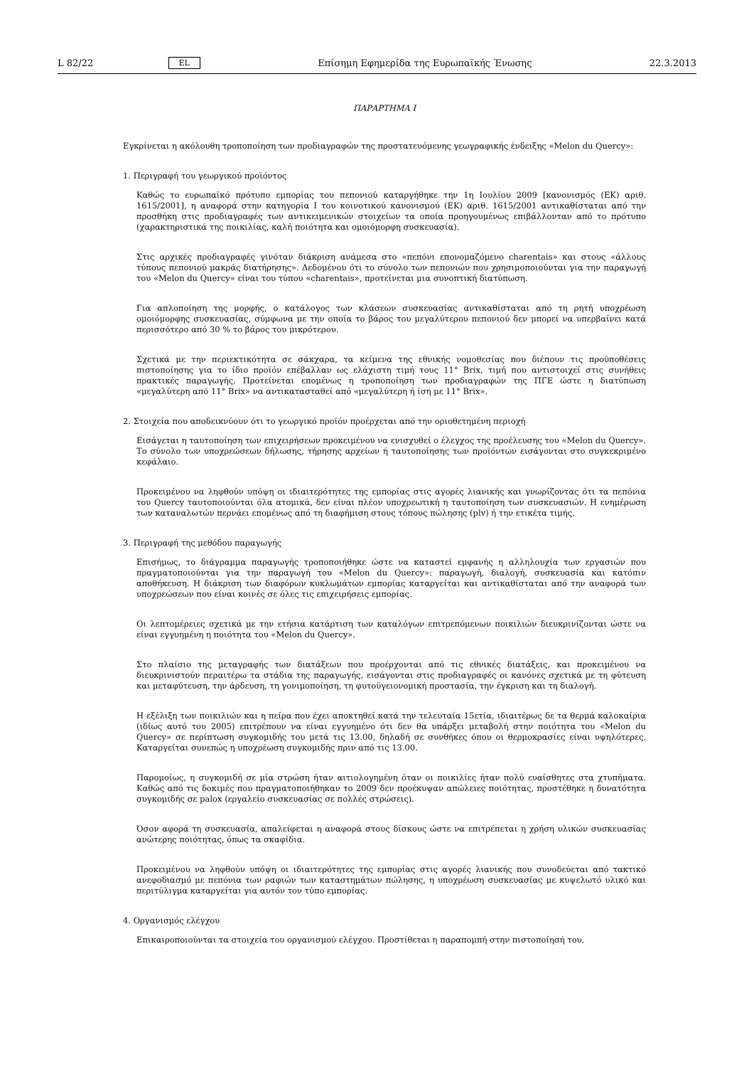L 82/22 EL Επίσημη Εφημερίδα της Ευρωπαϊκής Ένωσης 22.3.2013
ΠΑΡΑΡΤΗΜΑ I
Εγκρίνεται η ακόλουθη τροποποίηση των προδιαγραφών της προστατευόμενης γεωγραφικής ένδειξης «Melon du Quercy»:
1. Περιγραφή του γεωργικού προϊόντος
Καθώς το ευρωπαϊκό πρότυπο εμπορίας του πεπονιού καταργήθηκε την 1η Ιουλίου 2009 [κανονισμός (ΕΚ) αριθ. 1615/2001], η αναφορά στην κατηγορία I του κοινοτικού κανονισμού (ΕΚ) αριθ. 1615/2001 αντικαθίσταται από την προσθήκη στις προδιαγραφές των αντικειμενικών στοιχείων τα οποία προηγουμένως επιβάλλονταν από το πρότυπο (χαρακτηριστικά της ποικιλίας, καλή ποιότητα και ομοιόμορφη συσκευασία).
Στις αρχικές προδιαγραφές γινόταν διάκριση ανάμεσα στο «πεπόνι επονομαζόμενο charentais» και στους «άλλους τύπους πεπονιού μακράς διατήρησης». Δεδομένου ότι το σύνολο των πεπονιών που χρησιμοποιούνται για την παραγωγή του «Melon du Quercy» είναι του τύπου «charentais», προτείνεται μια συνοπτική διατύπωση.
Για απλοποίηση της μορφής, ο κατάλογος των κλάσεων συσκευασίας αντικαθίσταται από τη ρητή υποχρέωση ομοιόμορφης συσκευασίας, σύμφωνα με την οποία το βάρος του μεγαλύτερου πεπονιού δεν μπορεί να υπερβαίνει κατά περισσότερο από 30 % το βάρος του μικρότερου.
Σχετικά με την περιεκτικότητα σε σάκχαρα, τα κείμενα της εθνικής νομοθεσίας που διέπουν τις προϋποθέσεις πιστοποίησης για το ίδιο προϊόν επέβαλλαν ως ελάχιστη τιμή τους 11° Brix, τιμή που αντιστοιχεί στις συνήθεις πρακτικές παραγωγής. Προτείνεται επομένως η τροποποίηση των προδιαγραφών της ΠΓΕ ώστε η διατύπωση «μεγαλύτερη από 11° Brix» να αντικατασταθεί από «μεγαλύτερη ή ίση με 11° Brix».
2. Στοιχεία που αποδεικνύουν ότι το γεωργικό προϊόν προέρχεται από την οριοθετημένη περιοχή
Εισάγεται η ταυτοποίηση των επιχειρήσεων προκειμένου να ενισχυθεί ο έλεγχος της προέλευσης του «Melon du Quercy». Το σύνολο των υποχρεώσεων δήλωσης, τήρησης αρχείων ή ταυτοποίησης των προϊόντων εισάγονται στο συγκεκριμένο κεφάλαιο.
Προκειμένου να ληφθούν υπόψη οι ιδιαιτερότητες της εμπορίας στις αγορές λιανικής και γνωρίζοντας ότι τα πεπόνια του Quercy ταυτοποιούνται όλα ατομικά, δεν είναι πλέον υποχρεωτική η ταυτοποίηση των συσκευασιών. Η ενημέρωση των καταναλωτών περνάει επομένως από τη διαφήμιση στους τόπους πώλησης (plv) ή την ετικέτα τιμής.
3. Περιγραφή της μεθόδου παραγωγής
Επισήμως, το διάγραμμα παραγωγής τροποποιήθηκε ώστε να καταστεί εμφανής η αλληλουχία των εργασιών που πραγματοποιούνται για την παραγωγή του «Melon du Quercy»: παραγωγή, διαλογή, συσκευασία και κατόπιν αποθήκευση. Η διάκριση των διαφόρων κυκλωμάτων εμπορίας καταργείται και αντικαθίσταται από την αναφορά των υποχρεώσεων που είναι κοινές σε όλες τις επιχειρήσεις εμπορίας.
Οι λεπτομέρειες σχετικά με την ετήσια κατάρτιση των καταλόγων επιτρεπόμενων ποικιλιών διευκρινίζονται ώστε να είναι εγγυημένη η ποιότητα του «Melon du Quercy».
Στο πλαίσιο της μεταγραφής των διατάξεων που προέρχονται από τις εθνικές διατάξεις, και προκειμένου να διευκρινιστούν περαιτέρω τα στάδια της παραγωγής, εισάγονται στις προδιαγραφές οι κανόνες σχετικά με τη φύτευση και μεταφύτευση, την άρδευση, τη γονιμοποίηση, τη φυτοϋγειονομική προστασία, την έγκριση και τη διαλογή.
Η εξέλιξη των ποικιλιών και η πείρα που έχει αποκτηθεί κατά την τελευταία 15ετία, ιδιαιτέρως δε τα θερμά καλοκαίρια (ιδίως αυτό του 2005) επιτρέπουν να είναι εγγυημένο ότι δεν θα υπάρξει μεταβολή στην ποιότητα του «Melon du Quercy» σε περίπτωση συγκομιδής του μετά τις 13.00, δηλαδή σε συνθήκες όπου οι θερμοκρασίες είναι υψηλότερες. Καταργείται συνεπώς η υποχρέωση συγκομιδής πριν από τις 13.00.
Παρομοίως, η συγκομιδή σε μία στρώση ήταν αιτιολογημένη όταν οι ποικιλίες ήταν πολύ ευαίσθητες στα χτυπήματα. Καθώς από τις δοκιμές που πραγματοποιήθηκαν το 2009 δεν προέκυψαν απώλειες ποιότητας, προστέθηκε η δυνατότητα συγκομιδής σε palox (εργαλείο συσκευασίας σε πολλές στρώσεις).
Όσον αφορά τη συσκευασία, απαλείφεται η αναφορά στους δίσκους ώστε να επιτρέπεται η χρήση υλικών συσκευασίας ανώτερης ποιότητας, όπως τα σκαφίδια.
Προκειμένου να ληφθούν υπόψη οι ιδιαιτερότητες της εμπορίας στις αγορές λιανικής που συνοδεύεται από τακτικό ανεφοδιασμό με πεπόνια των ραφιών των καταστημάτων πώλησης, η υποχρέωση συσκευασίας με κυψελωτό υλικό και περιτύλιγμα καταργείται για αυτόν τον τύπο εμπορίας.
4. Οργανισμός ελέγχου
Επικαιροποιούνται τα στοιχεία του οργανισμού ελέγχου. Προστίθεται η παραπομπή στην πιστοποίησή του.